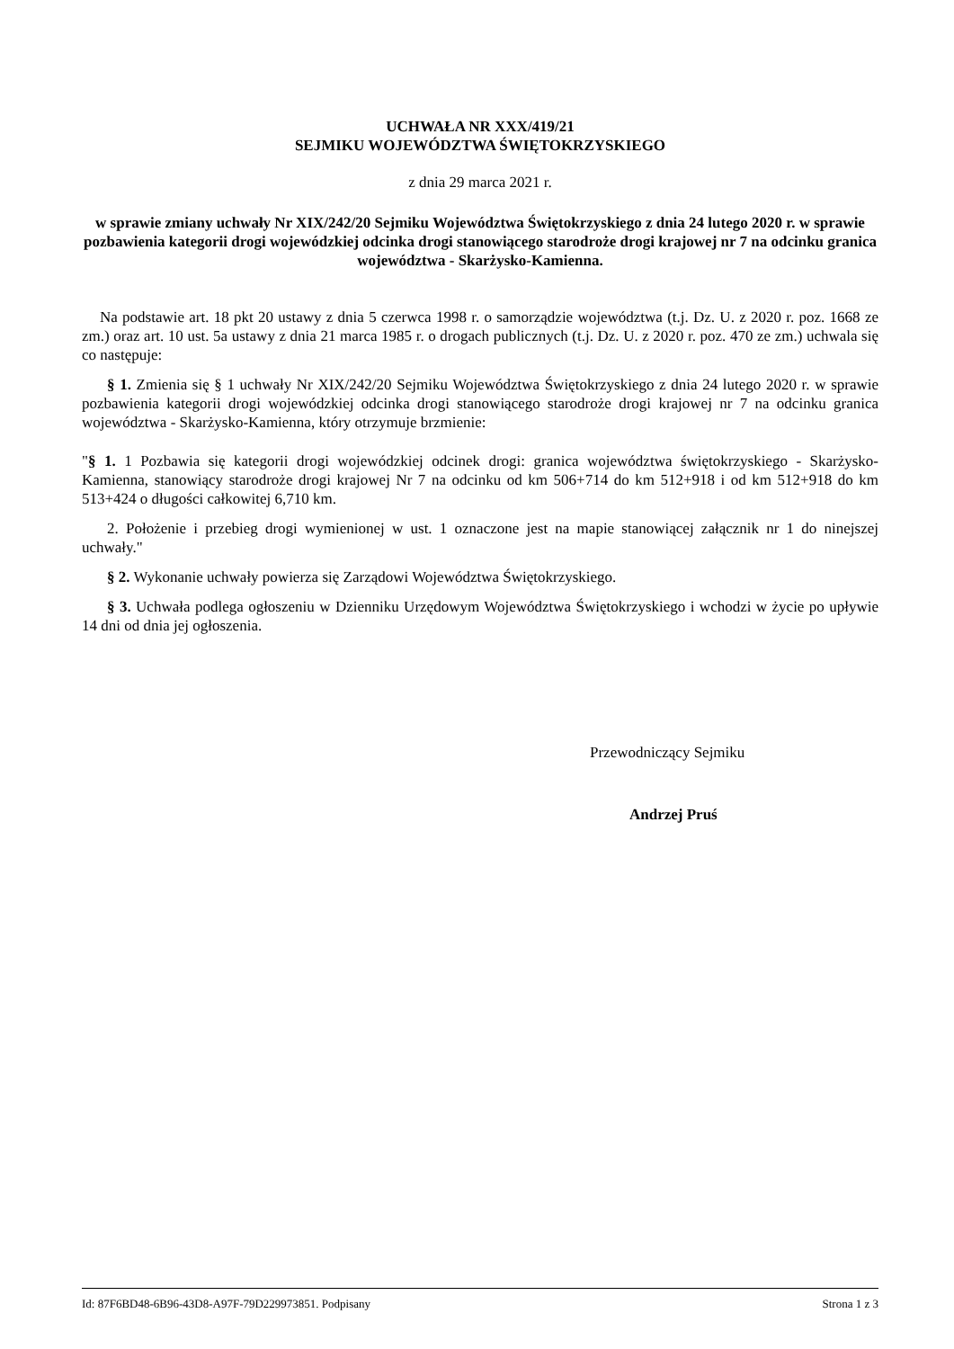UCHWAŁA NR XXX/419/21
SEJMIKU WOJEWÓDZTWA ŚWIĘTOKRZYSKIEGO
z dnia 29 marca 2021 r.
w sprawie zmiany uchwały Nr XIX/242/20 Sejmiku Województwa Świętokrzyskiego z dnia 24 lutego 2020 r. w sprawie pozbawienia kategorii drogi wojewódzkiej odcinka drogi stanowiącego starodroże drogi krajowej nr 7 na odcinku granica województwa - Skarżysko-Kamienna.
Na podstawie art. 18 pkt 20 ustawy z dnia 5 czerwca 1998 r. o samorządzie województwa (t.j. Dz. U. z 2020 r. poz. 1668 ze zm.) oraz art. 10 ust. 5a ustawy z dnia 21 marca 1985 r. o drogach publicznych (t.j. Dz. U. z 2020 r. poz. 470 ze zm.) uchwala się co następuje:
§ 1. Zmienia się § 1 uchwały Nr XIX/242/20 Sejmiku Województwa Świętokrzyskiego z dnia 24 lutego 2020 r. w sprawie pozbawienia kategorii drogi wojewódzkiej odcinka drogi stanowiącego starodroże drogi krajowej nr 7 na odcinku granica województwa - Skarżysko-Kamienna, który otrzymuje brzmienie:
"§ 1. 1 Pozbawia się kategorii drogi wojewódzkiej odcinek drogi: granica województwa świętokrzyskiego - Skarżysko-Kamienna, stanowiący starodroże drogi krajowej Nr 7 na odcinku od km 506+714 do km 512+918 i od km 512+918 do km 513+424 o długości całkowitej 6,710 km.
2. Położenie i przebieg drogi wymienionej w ust. 1 oznaczone jest na mapie stanowiącej załącznik nr 1 do ninejszej uchwały."
§ 2. Wykonanie uchwały powierza się Zarządowi Województwa Świętokrzyskiego.
§ 3. Uchwała podlega ogłoszeniu w Dzienniku Urzędowym Województwa Świętokrzyskiego i wchodzi w życie po upływie 14 dni od dnia jej ogłoszenia.
Przewodniczący Sejmiku
Andrzej Pruś
Id: 87F6BD48-6B96-43D8-A97F-79D229973851. Podpisany Strona 1 z 3